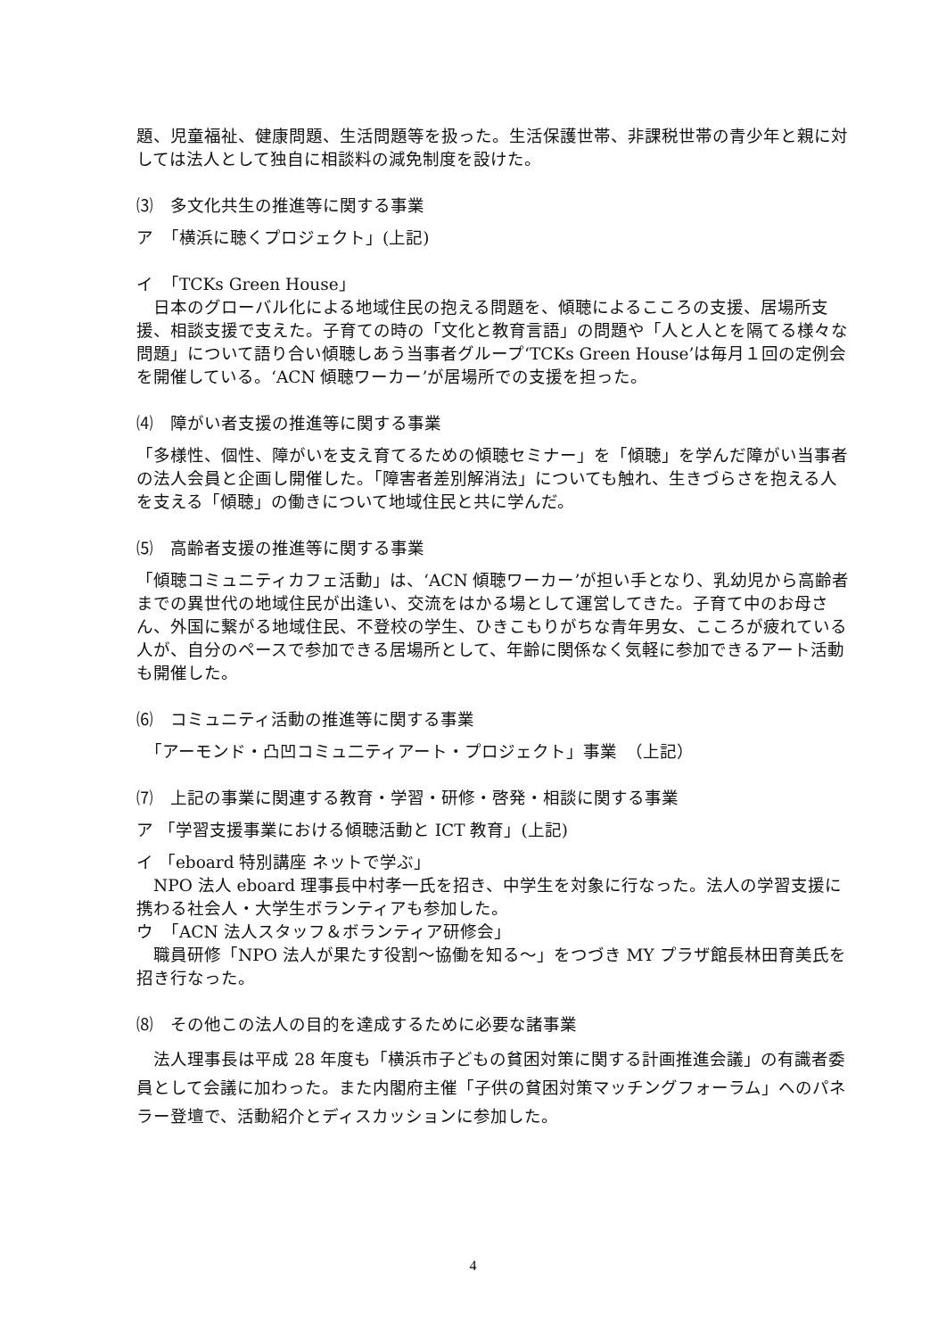題、児童福祉、健康問題、生活問題等を扱った。生活保護世帯、非課税世帯の青少年と親に対しては法人として独自に相談料の減免制度を設けた。
⑶　多文化共生の推進等に関する事業
ア　「横浜に聴くプロジェクト」(上記)
イ　「TCKs Green House」
　日本のグローバル化による地域住民の抱える問題を、傾聴によるこころの支援、居場所支援、相談支援で支えた。子育ての時の「文化と教育言語」の問題や「人と人とを隔てる様々な問題」について語り合い傾聴しあう当事者グループ‘TCKs Green House’は毎月１回の定例会を開催している。‘ACN 傾聴ワーカー’が居場所での支援を担った。
⑷　障がい者支援の推進等に関する事業
「多様性、個性、障がいを支え育てるための傾聴セミナー」を「傾聴」を学んだ障がい当事者の法人会員と企画し開催した。「障害者差別解消法」についても触れ、生きづらさを抱える人を支える「傾聴」の働きについて地域住民と共に学んだ。
⑸　高齢者支援の推進等に関する事業
「傾聴コミュニティカフェ活動」は、‘ACN 傾聴ワーカー’が担い手となり、乳幼児から高齢者までの異世代の地域住民が出逢い、交流をはかる場として運営してきた。子育て中のお母さん、外国に繋がる地域住民、不登校の学生、ひきこもりがちな青年男女、こころが疲れている人が、自分のペースで参加できる居場所として、年齢に関係なく気軽に参加できるアート活動も開催した。
⑹　コミュニティ活動の推進等に関する事業
　「アーモンド・凸凹コミュ二ティアート・プロジェクト」事業　（上記）
⑺　上記の事業に関連する教育・学習・研修・啓発・相談に関する事業
ア 「学習支援事業における傾聴活動と ICT 教育」(上記)
イ 「eboard 特別講座 ネットで学ぶ」
　NPO 法人 eboard 理事長中村孝一氏を招き、中学生を対象に行なった。法人の学習支援に携わる社会人・大学生ボランティアも参加した。
ウ　「ACN 法人スタッフ＆ボランティア研修会」
　職員研修「NPO 法人が果たす役割〜協働を知る〜」をつづき MY プラザ館長林田育美氏を招き行なった。
⑻　その他この法人の目的を達成するために必要な諸事業
　法人理事長は平成 28 年度も「横浜市子どもの貧困対策に関する計画推進会議」の有識者委員として会議に加わった。また内閣府主催「子供の貧困対策マッチングフォーラム」へのパネラー登壇で、活動紹介とディスカッションに参加した。
4